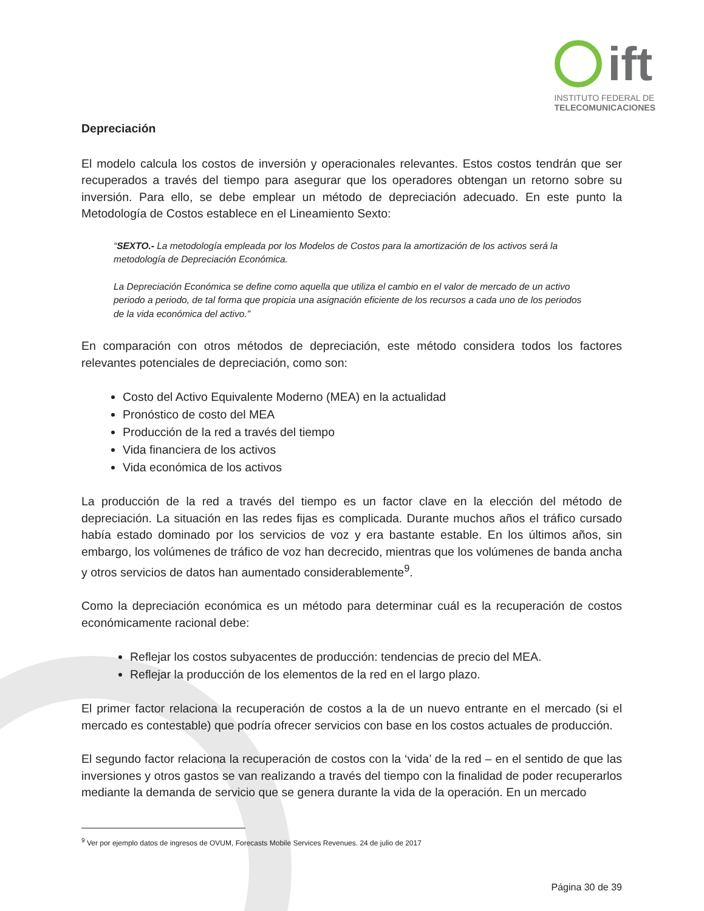ift
INSTITUTO FEDERAL DE
TELECOMUNICACIONES
Depreciación
El modelo calcula los costos de inversión y operacionales relevantes. Estos costos tendrán que ser recuperados a través del tiempo para asegurar que los operadores obtengan un retorno sobre su inversión. Para ello, se debe emplear un método de depreciación adecuado. En este punto la Metodología de Costos establece en el Lineamiento Sexto:
“SEXTO.- La metodología empleada por los Modelos de Costos para la amortización de los activos será la metodología de Depreciación Económica.
La Depreciación Económica se define como aquella que utiliza el cambio en el valor de mercado de un activo periodo a periodo, de tal forma que propicia una asignación eficiente de los recursos a cada uno de los periodos de la vida económica del activo.”
En comparación con otros métodos de depreciación, este método considera todos los factores relevantes potenciales de depreciación, como son:
Costo del Activo Equivalente Moderno (MEA) en la actualidad
Pronóstico de costo del MEA
Producción de la red a través del tiempo
Vida financiera de los activos
Vida económica de los activos
La producción de la red a través del tiempo es un factor clave en la elección del método de depreciación. La situación en las redes fijas es complicada. Durante muchos años el tráfico cursado había estado dominado por los servicios de voz y era bastante estable. En los últimos años, sin embargo, los volúmenes de tráfico de voz han decrecido, mientras que los volúmenes de banda ancha y otros servicios de datos han aumentado considerablemente<sup>9</sup>.
Como la depreciación económica es un método para determinar cuál es la recuperación de costos económicamente racional debe:
Reflejar los costos subyacentes de producción: tendencias de precio del MEA.
Reflejar la producción de los elementos de la red en el largo plazo.
El primer factor relaciona la recuperación de costos a la de un nuevo entrante en el mercado (si el mercado es contestable) que podría ofrecer servicios con base en los costos actuales de producción.
El segundo factor relaciona la recuperación de costos con la ‘vida’ de la red – en el sentido de que las inversiones y otros gastos se van realizando a través del tiempo con la finalidad de poder recuperarlos mediante la demanda de servicio que se genera durante la vida de la operación. En un mercado
<sup>9</sup> Ver por ejemplo datos de ingresos de OVUM, Forecasts Mobile Services Revenues. 24 de julio de 2017
Página 30 de 39